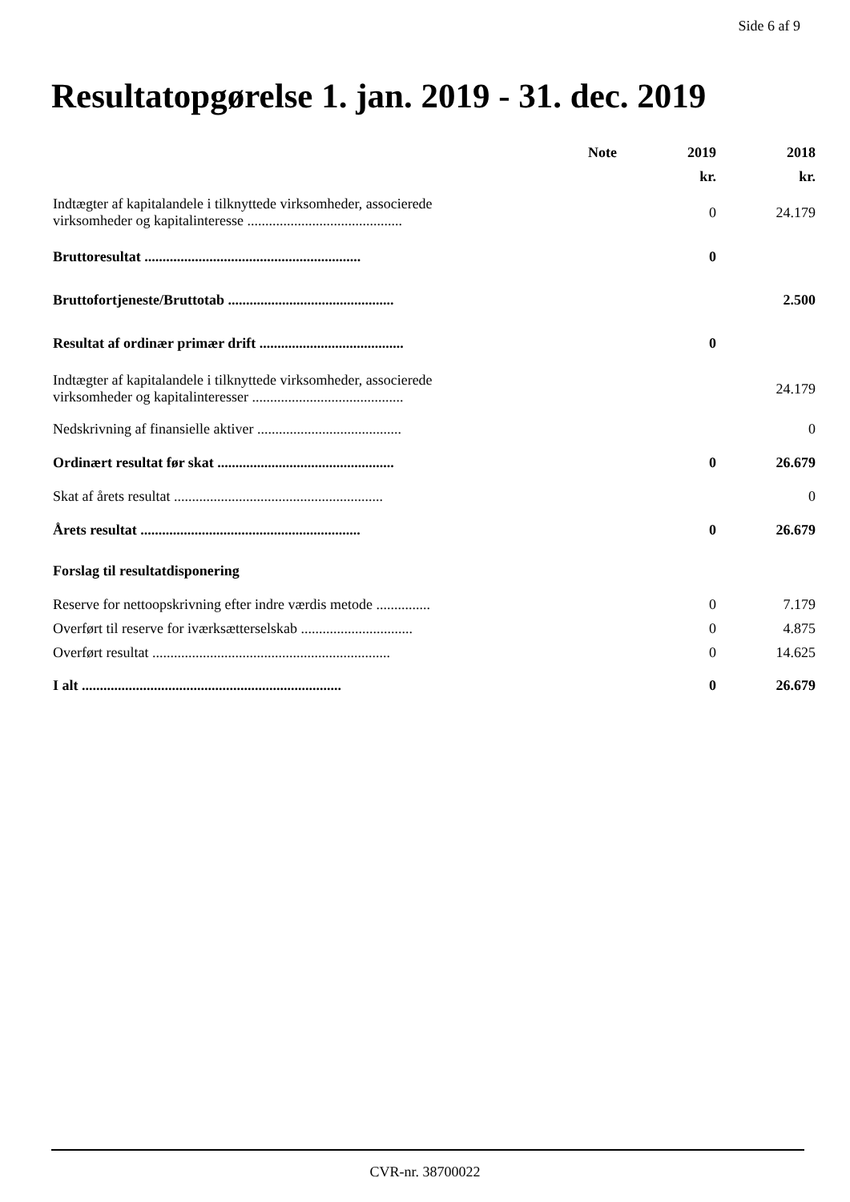Side 6 af 9
Resultatopgørelse 1. jan. 2019 - 31. dec. 2019
| | Note | 2019 | 2018 |
| --- | --- | --- | --- |
| | | kr. | kr. |
| Indtægter af kapitalandele i tilknyttede virksomheder, associerede virksomheder og kapitalinteresse ........................................... | | 0 | 24.179 |
| Bruttoresultat ............................................................ | | 0 | |
| Bruttofortjeneste/Bruttotab .............................................. | | | 2.500 |
| Resultat af ordinær primær drift ........................................ | | 0 | |
| Indtægter af kapitalandele i tilknyttede virksomheder, associerede virksomheder og kapitalinteresser .......................................... | | | 24.179 |
| Nedskrivning af finansielle aktiver ........................................ | | | 0 |
| Ordinært resultat før skat ................................................. | | 0 | 26.679 |
| Skat af årets resultat .......................................................... | | | 0 |
| Årets resultat ............................................................. | | 0 | 26.679 |
| Forslag til resultatdisponering | | | |
| Reserve for nettoopskrivning efter indre værdis metode ............... | | 0 | 7.179 |
| Overført til reserve for iværksætterselskab ............................... | | 0 | 4.875 |
| Overført resultat .................................................................. | | 0 | 14.625 |
| I alt ........................................................................ | | 0 | 26.679 |
CVR-nr. 38700022